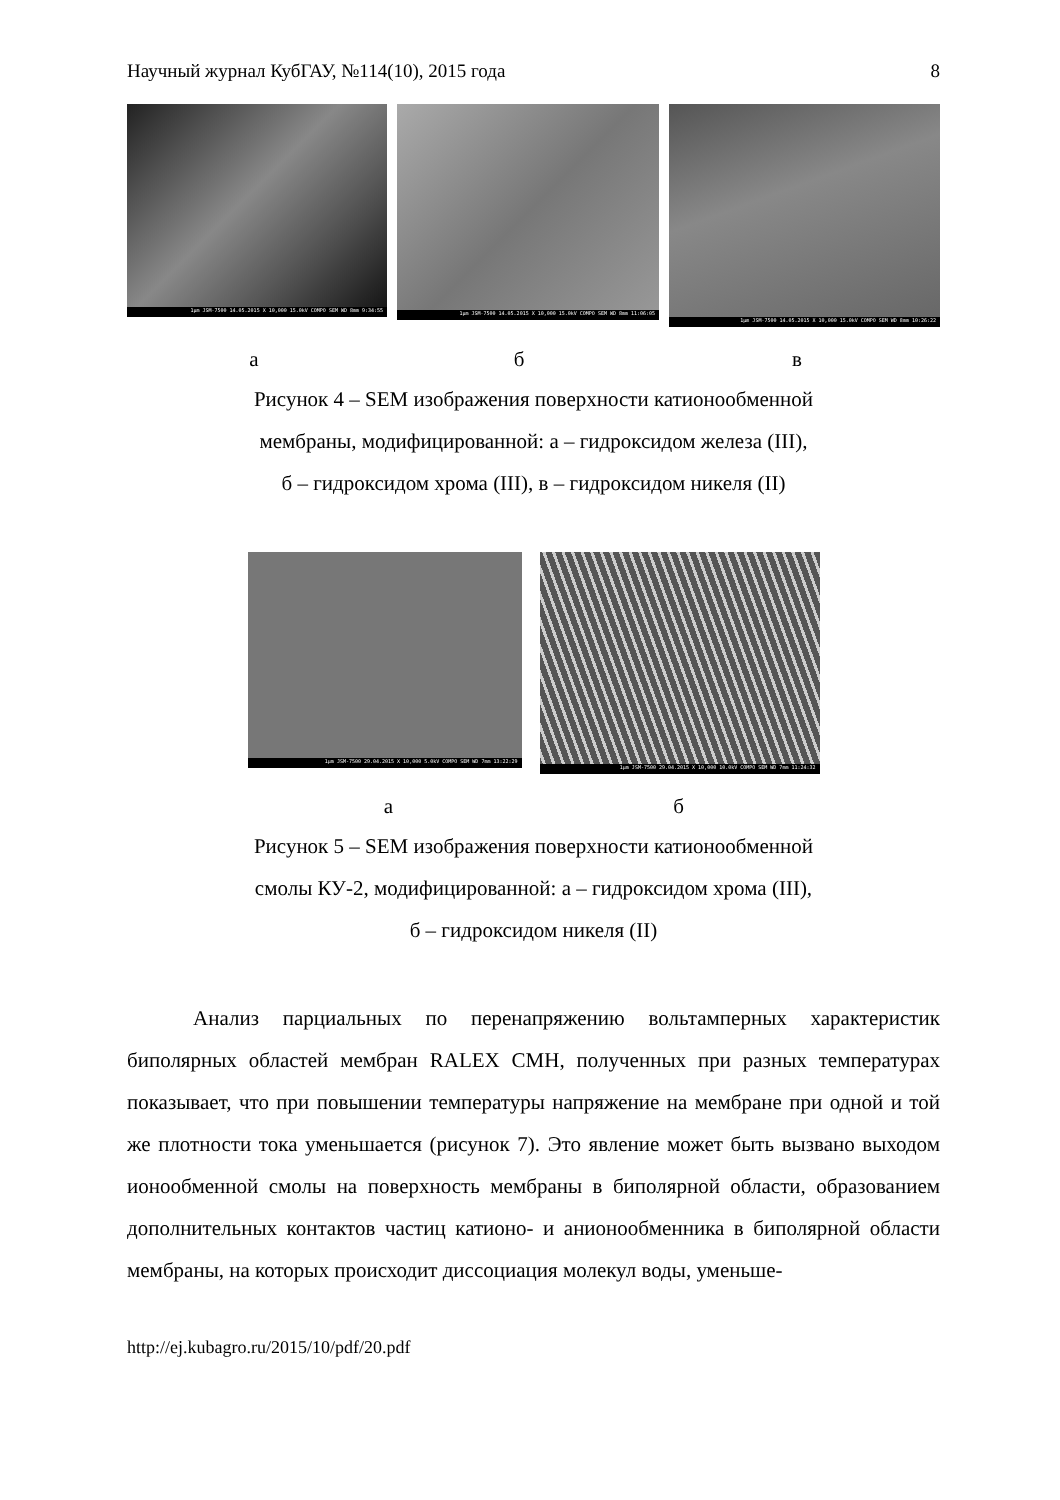Научный журнал КубГАУ, №114(10), 2015 года 8
1µm JSM-7500 14.05.2015 X 10,000 15.0kV COMPO SEM WD 8mm 9:34:55
1µm JSM-7500 14.05.2015 X 10,000 15.0kV COMPO SEM WD 8mm 11:06:05
1µm JSM-7500 14.05.2015 X 10,000 15.0kV COMPO SEM WD 8mm 10:26:22
а б в
Рисунок 4 – SEM изображения поверхности катионообменной
мембраны, модифицированной: а – гидроксидом железа (III),
б – гидроксидом хрома (III), в – гидроксидом никеля (II)
1µm JSM-7500 29.04.2015 X 10,000 5.0kV COMPO SEM WD 7mm 13:22:29
1µm JSM-7500 29.04.2015 X 10,000 10.0kV COMPO SEM WD 7mm 11:24:32
а б
Рисунок 5 – SEM изображения поверхности катионообменной
смолы КУ-2, модифицированной: а – гидроксидом хрома (III),
б – гидроксидом никеля (II)
Анализ парциальных по перенапряжению вольтамперных характеристик биполярных областей мембран RALEX CMH, полученных при разных температурах показывает, что при повышении температуры напряжение на мембране при одной и той же плотности тока уменьшается (рисунок 7). Это явление может быть вызвано выходом ионообменной смолы на поверхность мембраны в биполярной области, образованием дополнительных контактов частиц катионо- и анионообменника в биполярной области мембраны, на которых происходит диссоциация молекул воды, уменьше-
http://ej.kubagro.ru/2015/10/pdf/20.pdf